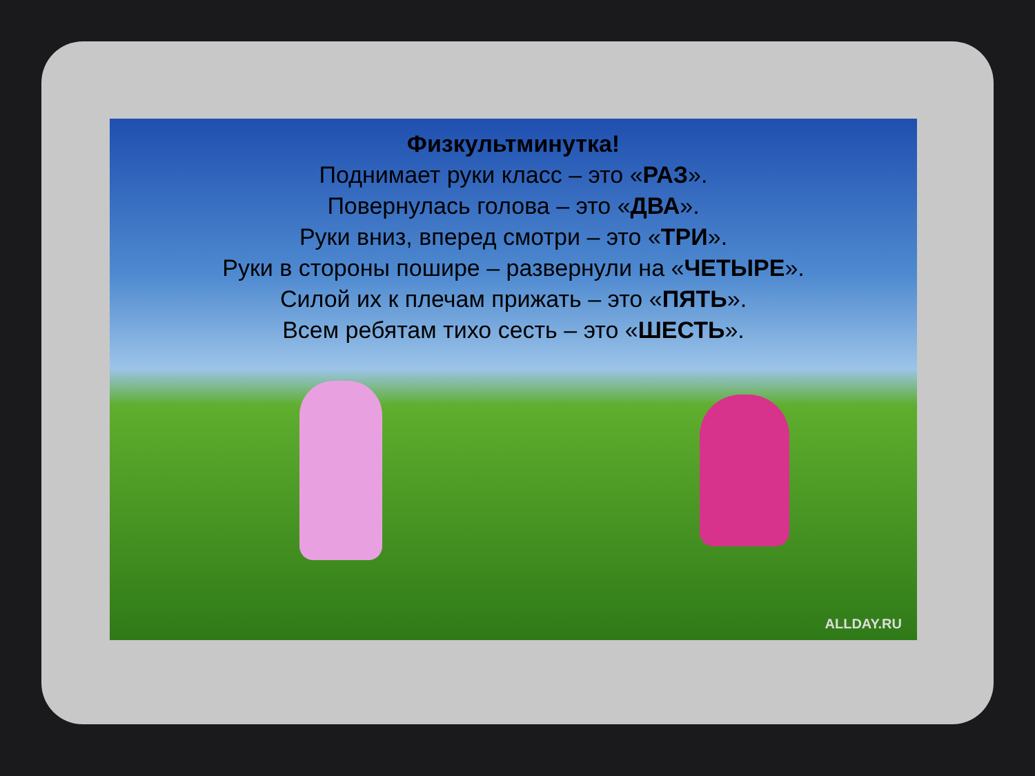Физкультминутка!
Поднимает руки класс – это «РАЗ».
Повернулась голова – это «ДВА».
Руки вниз, вперед смотри – это «ТРИ».
Руки в стороны пошире – развернули на «ЧЕТЫРЕ».
Силой их к плечам прижать – это «ПЯТЬ».
Всем ребятам тихо сесть – это «ШЕСТЬ».
ALLDAY.RU